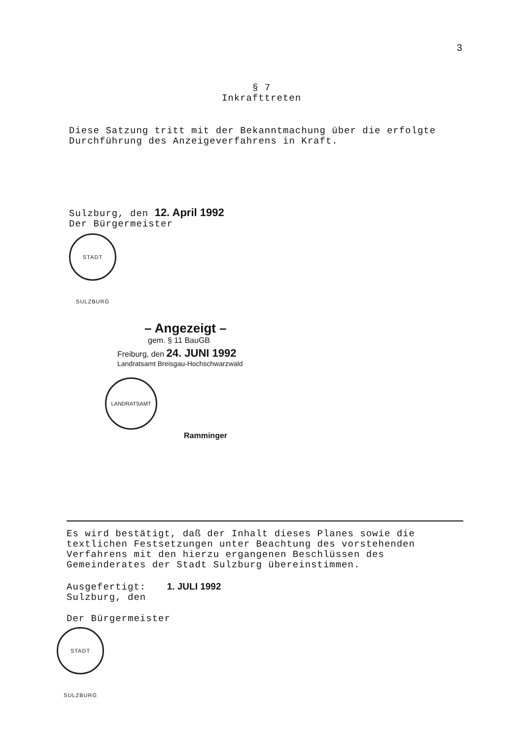3
§ 7
Inkrafttreten
Diese Satzung tritt mit der Bekanntmachung über die erfolgte Durchführung des Anzeigeverfahrens in Kraft.
Sulzburg, den 12. April 1992
Der Bürgermeister
STADT SULZBURG
– Angezeigt –
gem. § 11 BauGB
Freiburg, den 24. JUNI 1992
Landratsamt Breisgau-Hochschwarzwald
LANDRATSAMT Ramminger
Es wird bestätigt, daß der Inhalt dieses Planes sowie die textlichen Festsetzungen unter Beachtung des vorstehenden Verfahrens mit den hierzu ergangenen Beschlüssen des Gemeinderates der Stadt Sulzburg übereinstimmen.
Ausgefertigt: 1. JULI 1992
Sulzburg, den
Der Bürgermeister
STADT SULZBURG